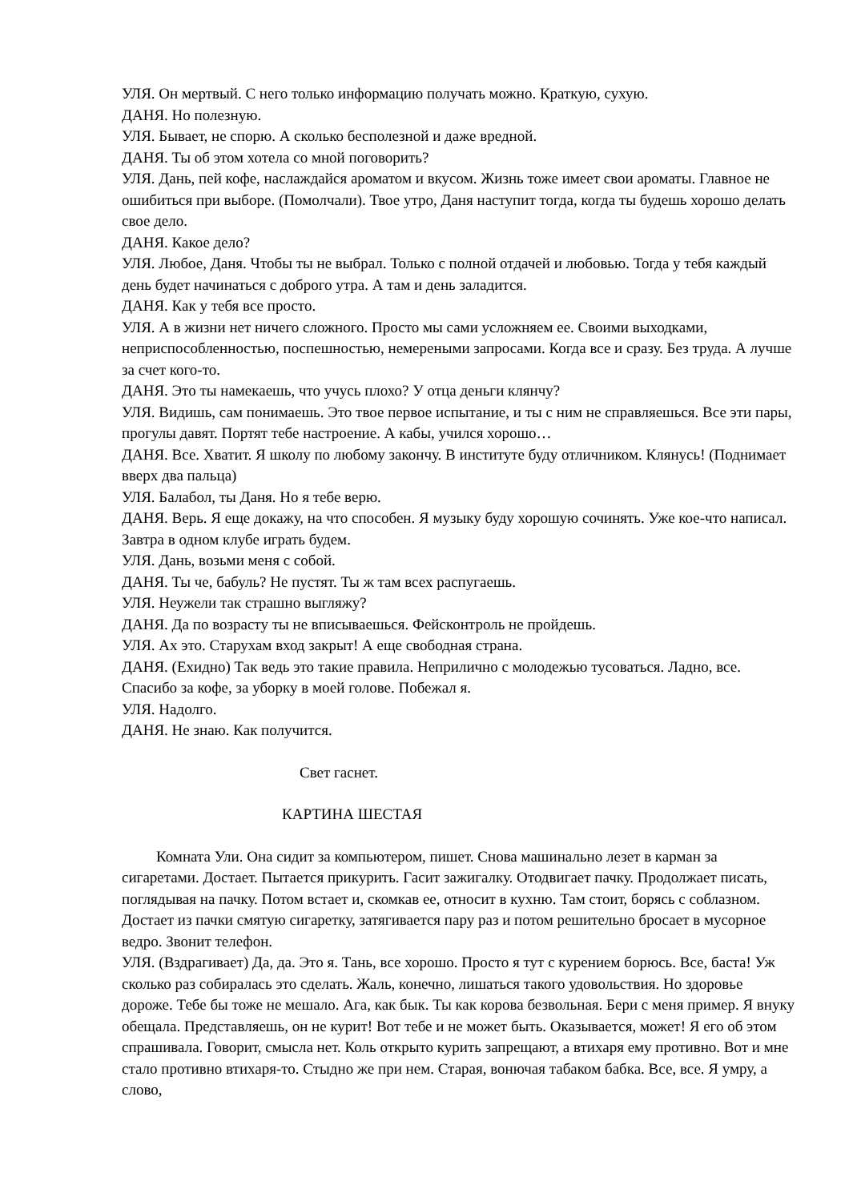УЛЯ. Он мертвый. С него только информацию получать можно. Краткую, сухую.
ДАНЯ. Но полезную.
УЛЯ. Бывает, не спорю. А сколько бесполезной и даже вредной.
ДАНЯ. Ты об этом хотела со мной поговорить?
УЛЯ. Дань, пей кофе, наслаждайся ароматом и вкусом. Жизнь тоже имеет свои ароматы. Главное не ошибиться при выборе. (Помолчали). Твое утро, Даня наступит тогда, когда ты будешь хорошо делать свое дело.
ДАНЯ. Какое дело?
УЛЯ. Любое, Даня. Чтобы ты не выбрал. Только с полной отдачей и любовью. Тогда у тебя каждый день будет начинаться с доброго утра. А там и день заладится.
ДАНЯ. Как у тебя все просто.
УЛЯ. А в жизни нет ничего сложного. Просто мы сами усложняем ее. Своими выходками, неприспособленностью, поспешностью, немереными запросами. Когда все и сразу. Без труда. А лучше за счет кого-то.
ДАНЯ. Это ты намекаешь, что учусь плохо? У отца деньги клянчу?
УЛЯ. Видишь, сам понимаешь. Это твое первое испытание, и ты с ним не справляешься. Все эти пары, прогулы давят. Портят тебе настроение. А кабы, учился хорошо…
ДАНЯ. Все. Хватит. Я школу по любому закончу. В институте буду отличником. Клянусь! (Поднимает вверх два пальца)
УЛЯ. Балабол, ты Даня. Но я тебе верю.
ДАНЯ. Верь. Я еще докажу, на что способен. Я музыку буду хорошую сочинять. Уже кое-что написал. Завтра в одном клубе играть будем.
УЛЯ. Дань, возьми меня с собой.
ДАНЯ. Ты че, бабуль? Не пустят. Ты ж там всех распугаешь.
УЛЯ. Неужели так страшно выгляжу?
ДАНЯ. Да по возрасту ты не вписываешься. Фейсконтроль не пройдешь.
УЛЯ. Ах это. Старухам вход закрыт! А еще свободная страна.
ДАНЯ. (Ехидно) Так ведь это такие правила. Неприлично с молодежью тусоваться. Ладно, все. Спасибо за кофе, за уборку в моей голове. Побежал я.
УЛЯ. Надолго.
ДАНЯ. Не знаю. Как получится.
Свет гаснет.
КАРТИНА ШЕСТАЯ
Комната Ули. Она сидит за компьютером, пишет. Снова машинально лезет в карман за сигаретами. Достает. Пытается прикурить. Гасит зажигалку. Отодвигает пачку. Продолжает писать, поглядывая на пачку. Потом встает и, скомкав ее, относит в кухню. Там стоит, борясь с соблазном. Достает из пачки смятую сигаретку, затягивается пару раз и потом решительно бросает в мусорное ведро. Звонит телефон.
УЛЯ. (Вздрагивает) Да, да. Это я. Тань, все хорошо. Просто я тут с курением борюсь. Все, баста! Уж сколько раз собиралась это сделать. Жаль, конечно, лишаться такого удовольствия. Но здоровье дороже. Тебе бы тоже не мешало. Ага, как бык. Ты как корова безвольная. Бери с меня пример. Я внуку обещала. Представляешь, он не курит! Вот тебе и не может быть. Оказывается, может! Я его об этом спрашивала. Говорит, смысла нет. Коль открыто курить запрещают, а втихаря ему противно. Вот и мне стало противно втихаря-то. Стыдно же при нем. Старая, вонючая табаком бабка. Все, все. Я умру, а слово,